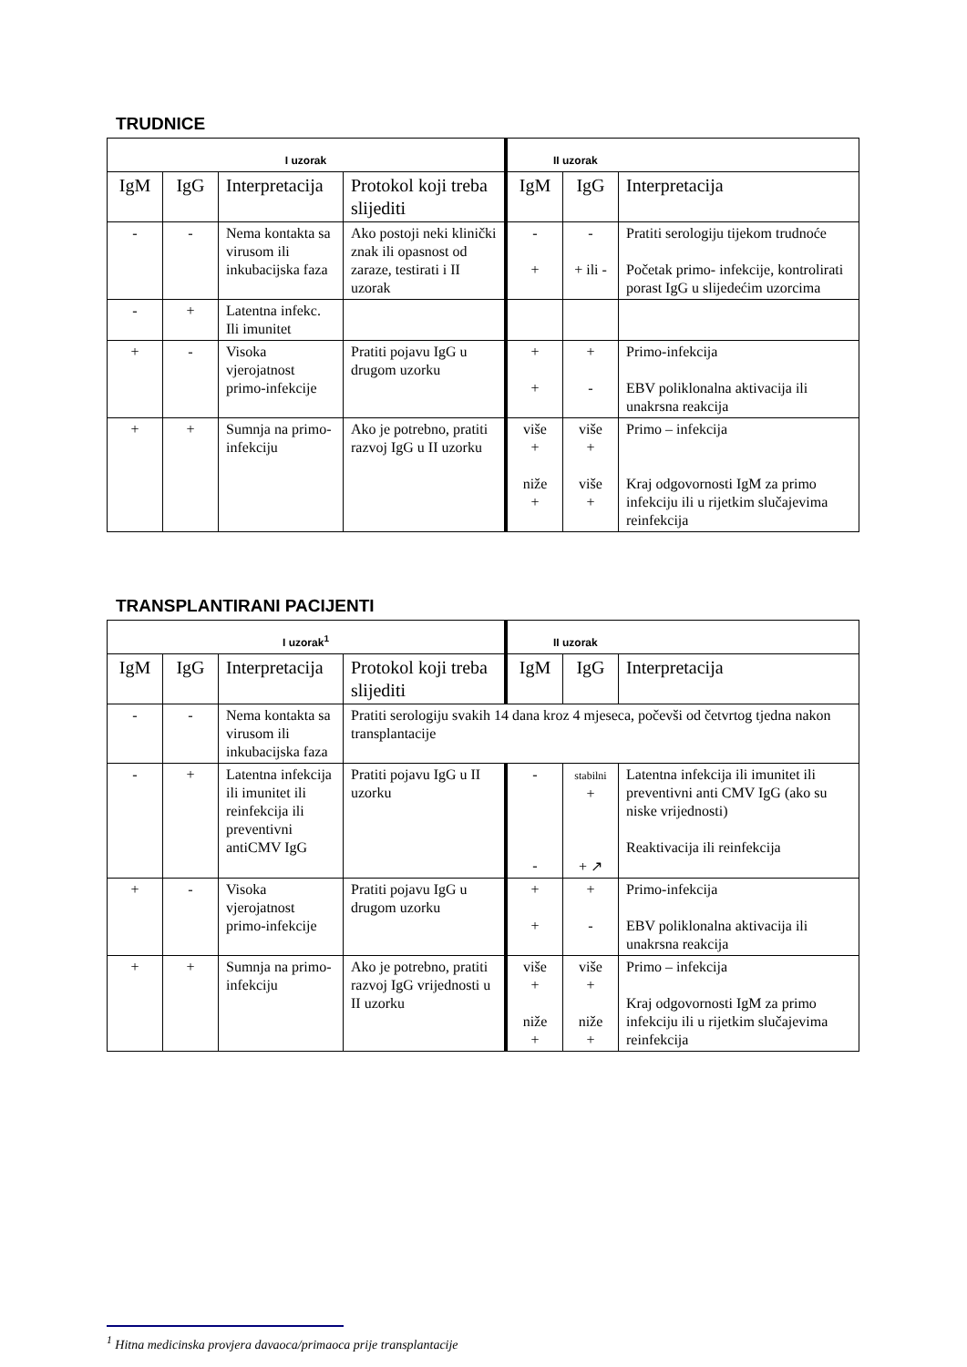TRUDNICE
| I uzorak | | | | II uzorak | | |
| --- | --- | --- | --- | --- | --- | --- |
| IgM | IgG | Interpretacija | Protokol koji treba slijediti | IgM | IgG | Interpretacija |
| - | - | Nema kontakta sa virusom ili inkubacijska faza | Ako postoji neki klinički znak ili opasnost od zaraze, testirati i II uzorak | - + | - + ili - | Pratiti serologiju tijekom trudnoće Početak primo- infekcije, kontrolirati porast IgG u slijedećim uzorcima |
| - | + | Latentna infekc. Ili imunitet | | | | |
| + | - | Visoka vjerojatnost primo-infekcije | Pratiti pojavu IgG u drugom uzorku | + + | + - | Primo-infekcija EBV poliklonalna aktivacija ili unakrsna reakcija |
| + | + | Sumnja na primo-infekciju | Ako je potrebno, pratiti razvoj IgG u II uzorku | više + niže + | više + više + | Primo – infekcija Kraj odgovornosti IgM za primo infekciju ili u rijetkim slučajevima reinfekcija |
TRANSPLANTIRANI PACIJENTI
| I uzorak<sup>1</sup> | | | | II uzorak | | |
| --- | --- | --- | --- | --- | --- | --- |
| IgM | IgG | Interpretacija | Protokol koji treba slijediti | IgM | IgG | Interpretacija |
| - | - | Nema kontakta sa virusom ili inkubacijska faza | Pratiti serologiju svakih 14 dana kroz 4 mjeseca, počevši od četvrtog tjedna nakon transplantacije | | | |
| - | + | Latentna infekcija ili imunitet ili reinfekcija ili preventivni antiCMV IgG | Pratiti pojavu IgG u II uzorku | - - | stabilni + + ↗ | Latentna infekcija ili imunitet ili preventivni anti CMV IgG (ako su niske vrijednosti) Reaktivacija ili reinfekcija |
| + | - | Visoka vjerojatnost primo-infekcije | Pratiti pojavu IgG u drugom uzorku | + + | + - | Primo-infekcija EBV poliklonalna aktivacija ili unakrsna reakcija |
| + | + | Sumnja na primo-infekciju | Ako je potrebno, pratiti razvoj IgG vrijednosti u II uzorku | više + niže + | više + niže + | Primo – infekcija Kraj odgovornosti IgM za primo infekciju ili u rijetkim slučajevima reinfekcija |
<sup>1</sup> Hitna medicinska provjera davaoca/primaoca prije transplantacije